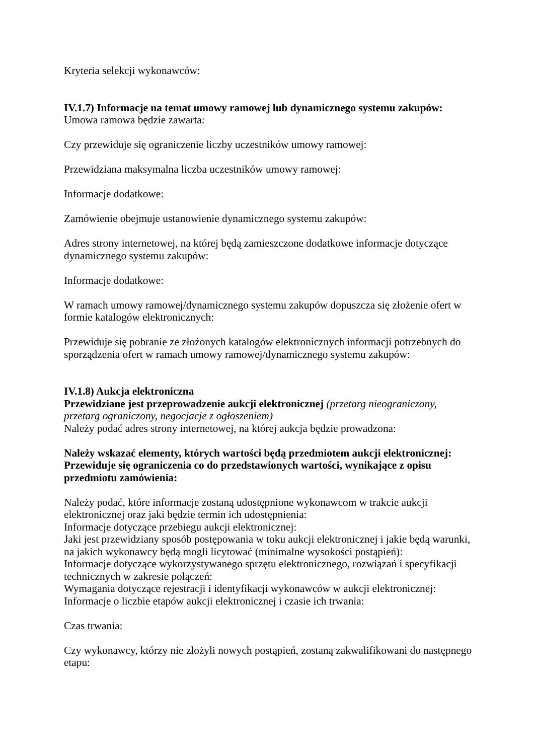Kryteria selekcji wykonawców:
IV.1.7) Informacje na temat umowy ramowej lub dynamicznego systemu zakupów:
Umowa ramowa będzie zawarta:
Czy przewiduje się ograniczenie liczby uczestników umowy ramowej:
Przewidziana maksymalna liczba uczestników umowy ramowej:
Informacje dodatkowe:
Zamówienie obejmuje ustanowienie dynamicznego systemu zakupów:
Adres strony internetowej, na której będą zamieszczone dodatkowe informacje dotyczące dynamicznego systemu zakupów:
Informacje dodatkowe:
W ramach umowy ramowej/dynamicznego systemu zakupów dopuszcza się złożenie ofert w formie katalogów elektronicznych:
Przewiduje się pobranie ze złożonych katalogów elektronicznych informacji potrzebnych do sporządzenia ofert w ramach umowy ramowej/dynamicznego systemu zakupów:
IV.1.8) Aukcja elektroniczna
Przewidziane jest przeprowadzenie aukcji elektronicznej (przetarg nieograniczony, przetarg ograniczony, negocjacje z ogłoszeniem)
Należy podać adres strony internetowej, na której aukcja będzie prowadzona:
Należy wskazać elementy, których wartości będą przedmiotem aukcji elektronicznej:
Przewiduje się ograniczenia co do przedstawionych wartości, wynikające z opisu przedmiotu zamówienia:
Należy podać, które informacje zostaną udostępnione wykonawcom w trakcie aukcji elektronicznej oraz jaki będzie termin ich udostępnienia:
Informacje dotyczące przebiegu aukcji elektronicznej:
Jaki jest przewidziany sposób postępowania w toku aukcji elektronicznej i jakie będą warunki, na jakich wykonawcy będą mogli licytować (minimalne wysokości postąpień):
Informacje dotyczące wykorzystywanego sprzętu elektronicznego, rozwiązań i specyfikacji technicznych w zakresie połączeń:
Wymagania dotyczące rejestracji i identyfikacji wykonawców w aukcji elektronicznej:
Informacje o liczbie etapów aukcji elektronicznej i czasie ich trwania:
Czas trwania:
Czy wykonawcy, którzy nie złożyli nowych postąpień, zostaną zakwalifikowani do następnego etapu: